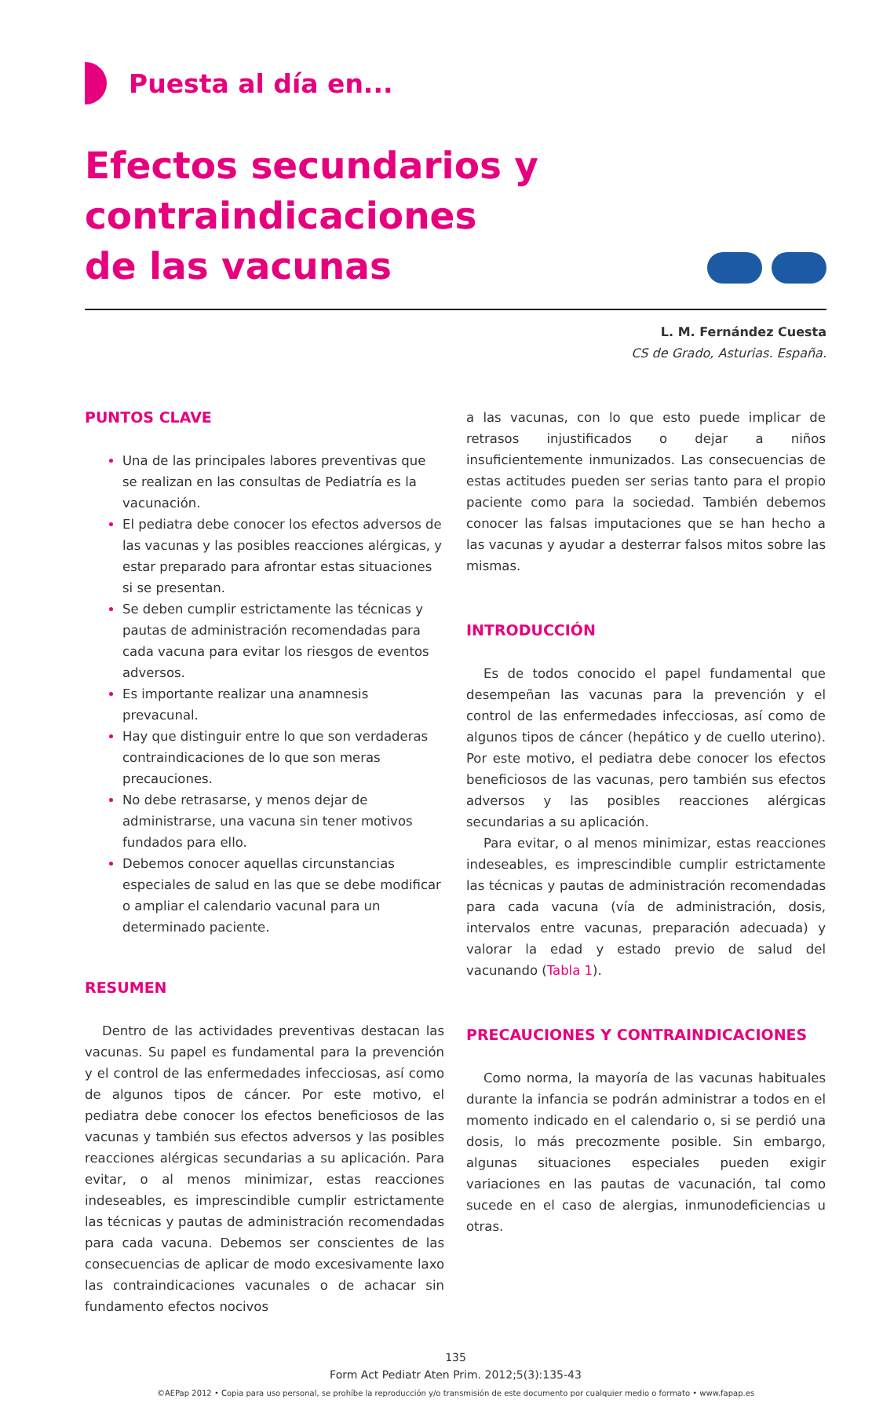Puesta al día en...
Efectos secundarios y contraindicaciones
de las vacunas
L. M. Fernández Cuesta
CS de Grado, Asturias. España.
PUNTOS CLAVE
Una de las principales labores preventivas que se realizan en las consultas de Pediatría es la vacunación.
El pediatra debe conocer los efectos adversos de las vacunas y las posibles reacciones alérgicas, y estar preparado para afrontar estas situaciones si se presentan.
Se deben cumplir estrictamente las técnicas y pautas de administración recomendadas para cada vacuna para evitar los riesgos de eventos adversos.
Es importante realizar una anamnesis prevacunal.
Hay que distinguir entre lo que son verdaderas contraindicaciones de lo que son meras precauciones.
No debe retrasarse, y menos dejar de administrarse, una vacuna sin tener motivos fundados para ello.
Debemos conocer aquellas circunstancias especiales de salud en las que se debe modificar o ampliar el calendario vacunal para un determinado paciente.
RESUMEN
Dentro de las actividades preventivas destacan las vacunas. Su papel es fundamental para la prevención y el control de las enfermedades infecciosas, así como de algunos tipos de cáncer. Por este motivo, el pediatra debe conocer los efectos beneficiosos de las vacunas y también sus efectos adversos y las posibles reacciones alérgicas secundarias a su aplicación. Para evitar, o al menos minimizar, estas reacciones indeseables, es imprescindible cumplir estrictamente las técnicas y pautas de administración recomendadas para cada vacuna. Debemos ser conscientes de las consecuencias de aplicar de modo excesivamente laxo las contraindicaciones vacunales o de achacar sin fundamento efectos nocivos
a las vacunas, con lo que esto puede implicar de retrasos injustificados o dejar a niños insuficientemente inmunizados. Las consecuencias de estas actitudes pueden ser serias tanto para el propio paciente como para la sociedad. También debemos conocer las falsas imputaciones que se han hecho a las vacunas y ayudar a desterrar falsos mitos sobre las mismas.
INTRODUCCIÓN
Es de todos conocido el papel fundamental que desempeñan las vacunas para la prevención y el control de las enfermedades infecciosas, así como de algunos tipos de cáncer (hepático y de cuello uterino). Por este motivo, el pediatra debe conocer los efectos beneficiosos de las vacunas, pero también sus efectos adversos y las posibles reacciones alérgicas secundarias a su aplicación.
Para evitar, o al menos minimizar, estas reacciones indeseables, es imprescindible cumplir estrictamente las técnicas y pautas de administración recomendadas para cada vacuna (vía de administración, dosis, intervalos entre vacunas, preparación adecuada) y valorar la edad y estado previo de salud del vacunando (Tabla 1).
PRECAUCIONES Y CONTRAINDICACIONES
Como norma, la mayoría de las vacunas habituales durante la infancia se podrán administrar a todos en el momento indicado en el calendario o, si se perdió una dosis, lo más precozmente posible. Sin embargo, algunas situaciones especiales pueden exigir variaciones en las pautas de vacunación, tal como sucede en el caso de alergias, inmunodeficiencias u otras.
135
Form Act Pediatr Aten Prim. 2012;5(3):135-43
©AEPap 2012 • Copia para uso personal, se prohíbe la reproducción y/o transmisión de este documento por cualquier medio o formato • www.fapap.es